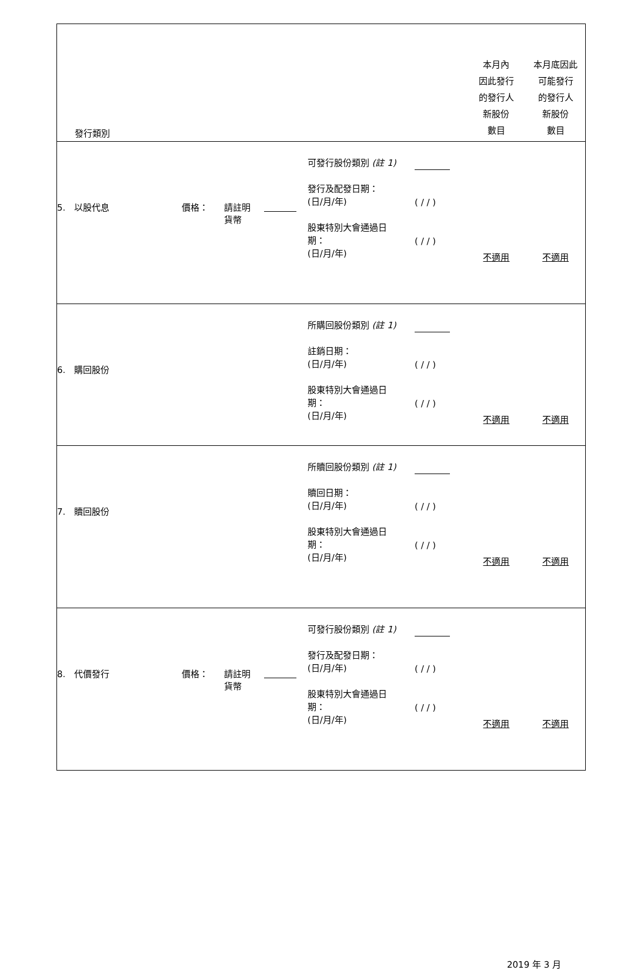| 發行類別 | | | | | | 本月內 因此發行 的發行人 新股份 數目 | 本月底因此 可能發行 的發行人 新股份 數目 |
| 5. 以股代息 | 價格： | 請註明 貨幣 | | 可發行股份類別 (註 1) 發行及配發日期： (日/月/年) 股東特別大會通過日 期： (日/月/年) | ( / / ) ( / / ) | 不適用 | 不適用 |
| 6. 購回股份 | | | | 所購回股份類別 (註 1) 註銷日期： (日/月/年) 股東特別大會通過日 期： (日/月/年) | ( / / ) ( / / ) | 不適用 | 不適用 |
| 7. 贖回股份 | | | | 所贖回股份類別 (註 1) 贖回日期： (日/月/年) 股東特別大會通過日 期： (日/月/年) | ( / / ) ( / / ) | 不適用 | 不適用 |
| 8. 代價發行 | 價格： | 請註明 貨幣 | | 可發行股份類別 (註 1) 發行及配發日期： (日/月/年) 股東特別大會通過日 期： (日/月/年) | ( / / ) ( / / ) | 不適用 | 不適用 |
2019 年 3 月